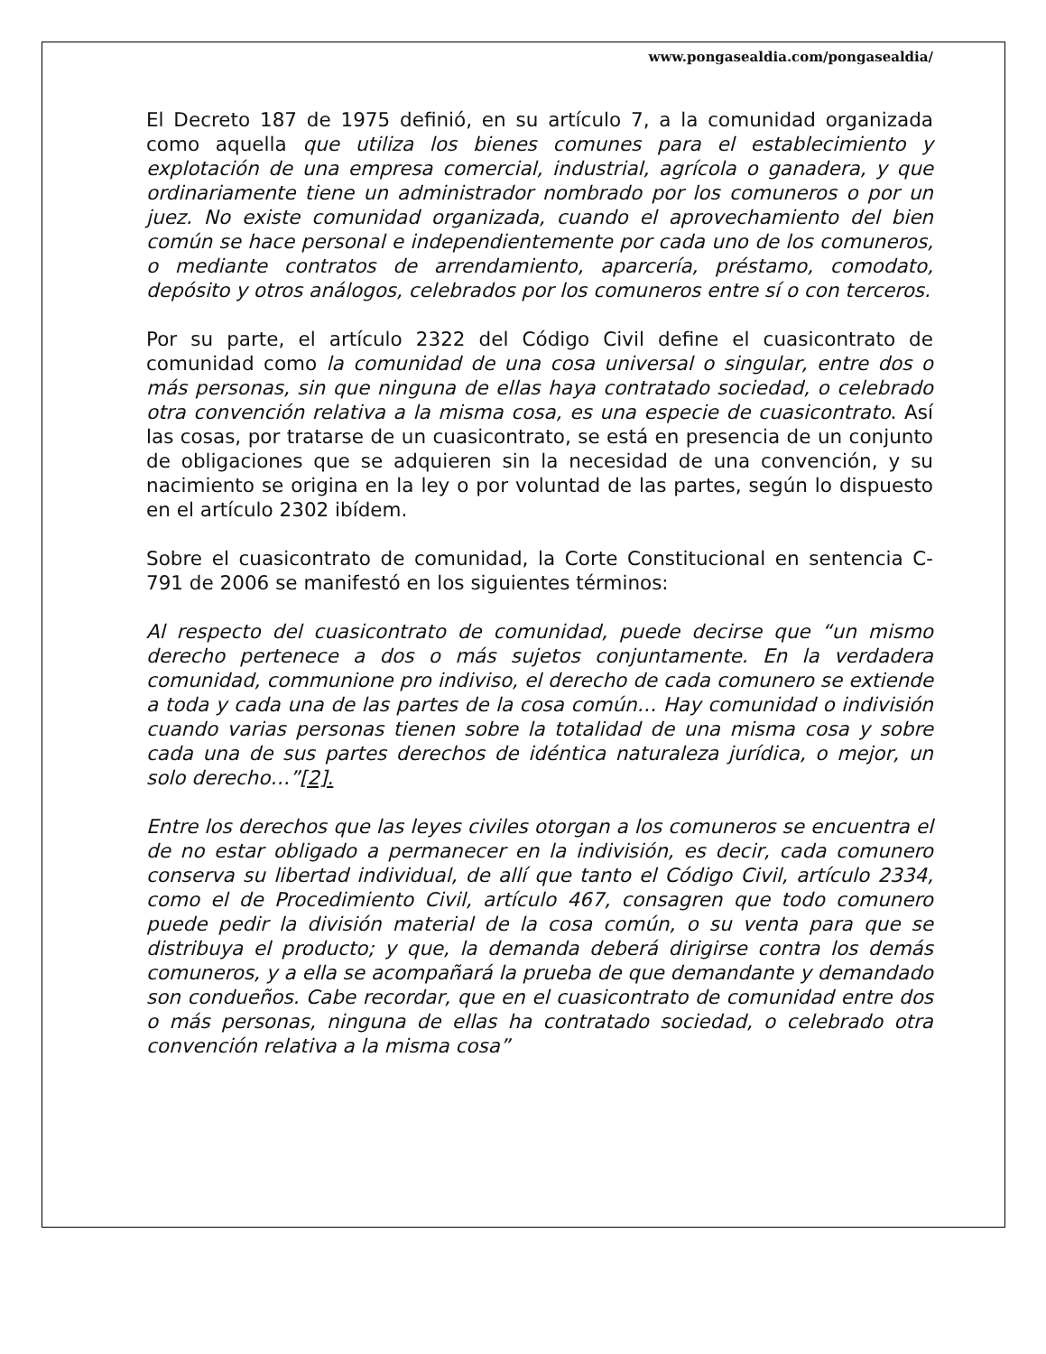www.pongasealdia.com/pongasealdia/
El Decreto 187 de 1975 definió, en su artículo 7, a la comunidad organizada como aquella que utiliza los bienes comunes para el establecimiento y explotación de una empresa comercial, industrial, agrícola o ganadera, y que ordinariamente tiene un administrador nombrado por los comuneros o por un juez. No existe comunidad organizada, cuando el aprovechamiento del bien común se hace personal e independientemente por cada uno de los comuneros, o mediante contratos de arrendamiento, aparcería, préstamo, comodato, depósito y otros análogos, celebrados por los comuneros entre sí o con terceros.
Por su parte, el artículo 2322 del Código Civil define el cuasicontrato de comunidad como la comunidad de una cosa universal o singular, entre dos o más personas, sin que ninguna de ellas haya contratado sociedad, o celebrado otra convención relativa a la misma cosa, es una especie de cuasicontrato. Así las cosas, por tratarse de un cuasicontrato, se está en presencia de un conjunto de obligaciones que se adquieren sin la necesidad de una convención, y su nacimiento se origina en la ley o por voluntad de las partes, según lo dispuesto en el artículo 2302 ibídem.
Sobre el cuasicontrato de comunidad, la Corte Constitucional en sentencia C-791 de 2006 se manifestó en los siguientes términos:
Al respecto del cuasicontrato de comunidad, puede decirse que “un mismo derecho pertenece a dos o más sujetos conjuntamente. En la verdadera comunidad, communione pro indiviso, el derecho de cada comunero se extiende a toda y cada una de las partes de la cosa común… Hay comunidad o indivisión cuando varias personas tienen sobre la totalidad de una misma cosa y sobre cada una de sus partes derechos de idéntica naturaleza jurídica, o mejor, un solo derecho…”[2].
Entre los derechos que las leyes civiles otorgan a los comuneros se encuentra el de no estar obligado a permanecer en la indivisión, es decir, cada comunero conserva su libertad individual, de allí que tanto el Código Civil, artículo 2334, como el de Procedimiento Civil, artículo 467, consagren que todo comunero puede pedir la división material de la cosa común, o su venta para que se distribuya el producto; y que, la demanda deberá dirigirse contra los demás comuneros, y a ella se acompañará la prueba de que demandante y demandado son condueños. Cabe recordar, que en el cuasicontrato de comunidad entre dos o más personas, ninguna de ellas ha contratado sociedad, o celebrado otra convención relativa a la misma cosa”